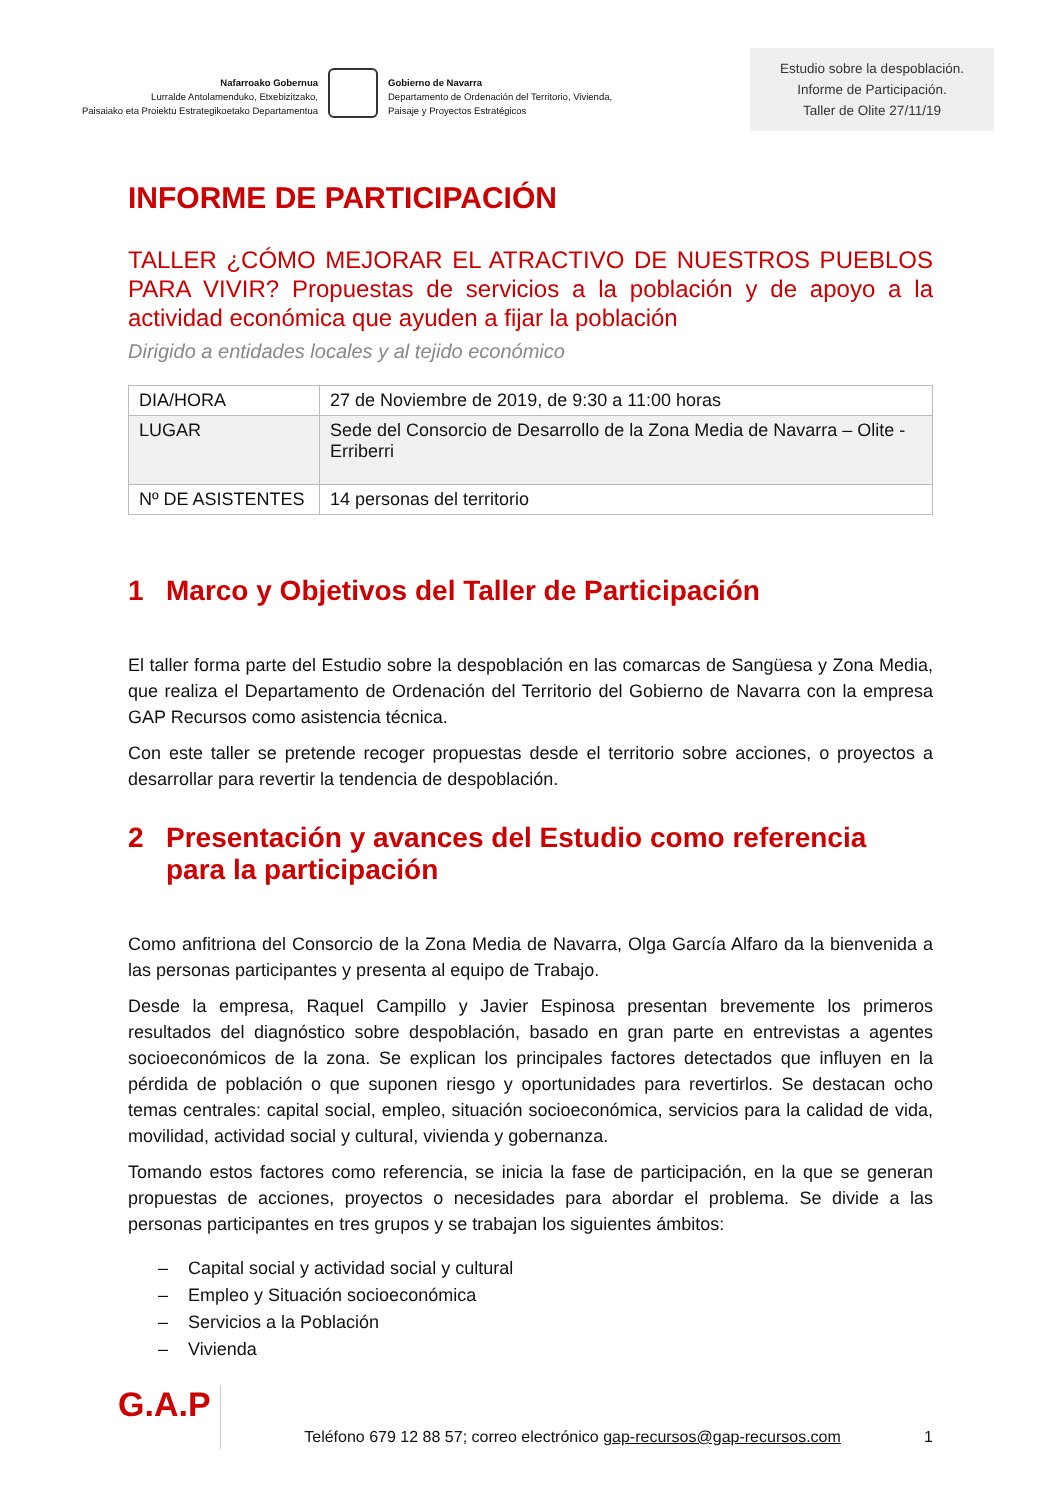Nafarroako Gobernua
Lurralde Antolamenduko, Etxebizitzako,
Paisaiako eta Proiektu Estrategikoetako Departamentua
Gobierno de Navarra
Departamento de Ordenación del Territorio, Vivienda,
Paisaje y Proyectos Estratégicos
Estudio sobre la despoblación.
Informe de Participación.
Taller de Olite 27/11/19
INFORME DE PARTICIPACIÓN
TALLER ¿CÓMO MEJORAR EL ATRACTIVO DE NUESTROS PUEBLOS PARA VIVIR? Propuestas de servicios a la población y de apoyo a la actividad económica que ayuden a fijar la población
Dirigido a entidades locales y al tejido económico
| DIA/HORA | 27 de Noviembre de 2019, de 9:30 a 11:00 horas |
| LUGAR | Sede del Consorcio de Desarrollo de la Zona Media de Navarra – Olite - Erriberri |
| Nº DE ASISTENTES | 14 personas del territorio |
1 Marco y Objetivos del Taller de Participación
El taller forma parte del Estudio sobre la despoblación en las comarcas de Sangüesa y Zona Media, que realiza el Departamento de Ordenación del Territorio del Gobierno de Navarra con la empresa GAP Recursos como asistencia técnica.
Con este taller se pretende recoger propuestas desde el territorio sobre acciones, o proyectos a desarrollar para revertir la tendencia de despoblación.
2 Presentación y avances del Estudio como referencia para la participación
Como anfitriona del Consorcio de la Zona Media de Navarra, Olga García Alfaro da la bienvenida a las personas participantes y presenta al equipo de Trabajo.
Desde la empresa, Raquel Campillo y Javier Espinosa presentan brevemente los primeros resultados del diagnóstico sobre despoblación, basado en gran parte en entrevistas a agentes socioeconómicos de la zona. Se explican los principales factores detectados que influyen en la pérdida de población o que suponen riesgo y oportunidades para revertirlos. Se destacan ocho temas centrales: capital social, empleo, situación socioeconómica, servicios para la calidad de vida, movilidad, actividad social y cultural, vivienda y gobernanza.
Tomando estos factores como referencia, se inicia la fase de participación, en la que se generan propuestas de acciones, proyectos o necesidades para abordar el problema. Se divide a las personas participantes en tres grupos y se trabajan los siguientes ámbitos:
– Capital social y actividad social y cultural
– Empleo y Situación socioeconómica
– Servicios a la Población
– Vivienda
G.A.P
Teléfono 679 12 88 57; correo electrónico gap-recursos@gap-recursos.com
1